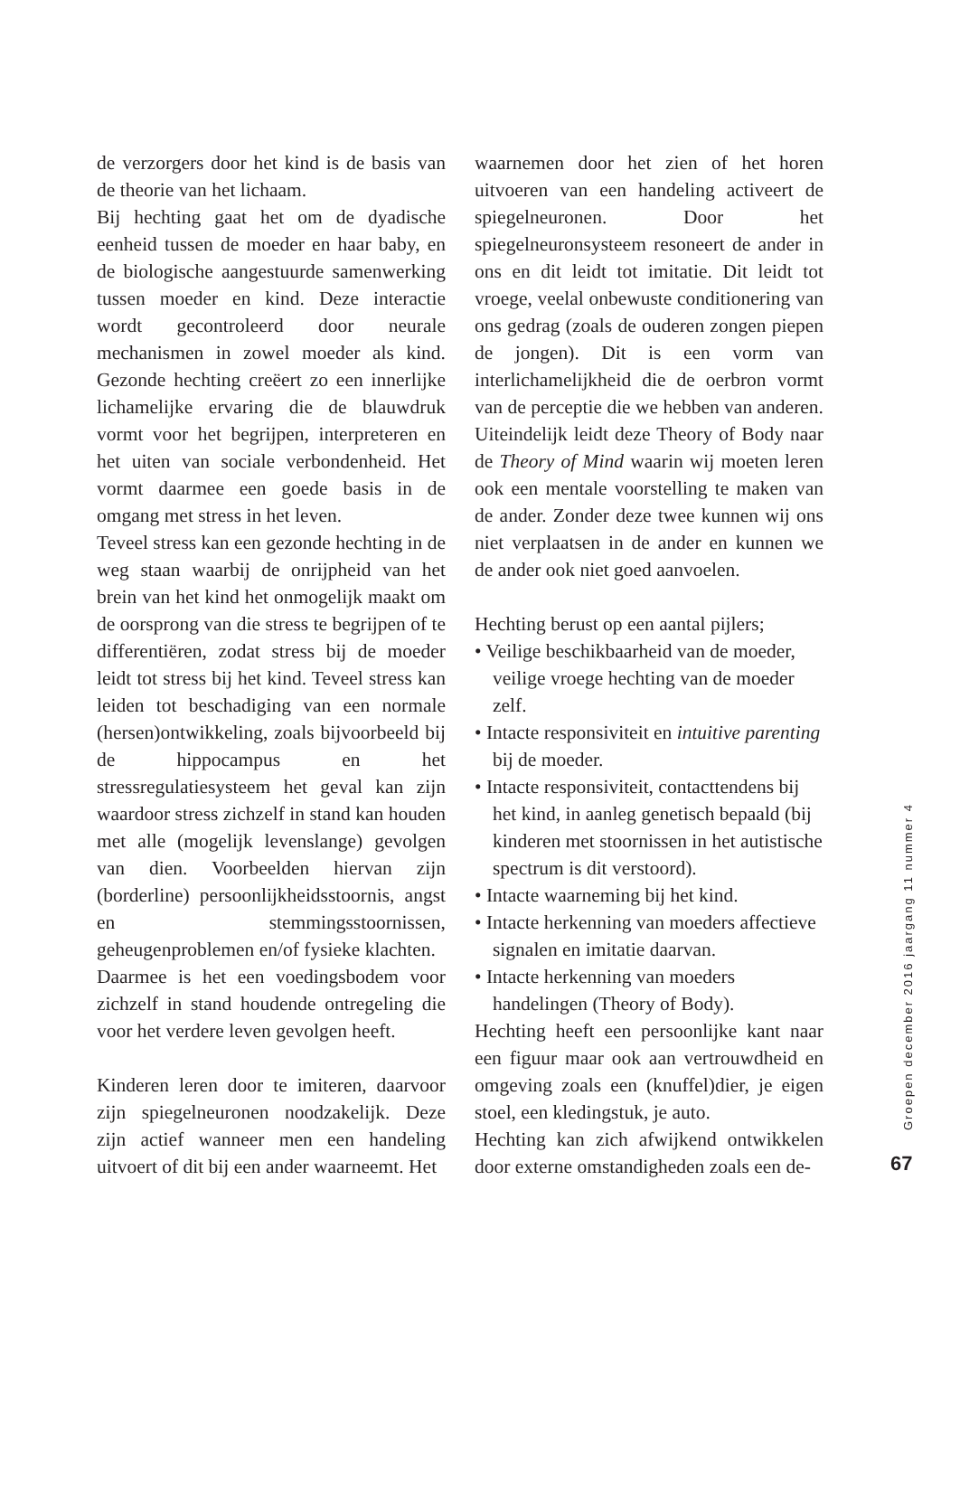de verzorgers door het kind is de basis van de theorie van het lichaam.
Bij hechting gaat het om de dyadische eenheid tussen de moeder en haar baby, en de biologische aangestuurde samenwerking tussen moeder en kind. Deze interactie wordt gecontroleerd door neurale mechanismen in zowel moeder als kind. Gezonde hechting creëert zo een innerlijke lichamelijke ervaring die de blauwdruk vormt voor het begrijpen, interpreteren en het uiten van sociale verbondenheid. Het vormt daarmee een goede basis in de omgang met stress in het leven.
Teveel stress kan een gezonde hechting in de weg staan waarbij de onrijpheid van het brein van het kind het onmogelijk maakt om de oorsprong van die stress te begrijpen of te differentiëren, zodat stress bij de moeder leidt tot stress bij het kind. Teveel stress kan leiden tot beschadiging van een normale (hersen)ontwikkeling, zoals bijvoorbeeld bij de hippocampus en het stressregulatiesysteem het geval kan zijn waardoor stress zichzelf in stand kan houden met alle (mogelijk levenslange) gevolgen van dien. Voorbeelden hiervan zijn (borderline) persoonlijkheidsstoornis, angst en stemmingsstoornissen, geheugenproblemen en/of fysieke klachten.
Daarmee is het een voedingsbodem voor zichzelf in stand houdende ontregeling die voor het verdere leven gevolgen heeft.
Kinderen leren door te imiteren, daarvoor zijn spiegelneuronen noodzakelijk. Deze zijn actief wanneer men een handeling uitvoert of dit bij een ander waarneemt. Het
waarnemen door het zien of het horen uitvoeren van een handeling activeert de spiegelneuronen. Door het spiegelneuronsysteem resoneert de ander in ons en dit leidt tot imitatie. Dit leidt tot vroege, veelal onbewuste conditionering van ons gedrag (zoals de ouderen zongen piepen de jongen). Dit is een vorm van interlichamelijkheid die de oerbron vormt van de perceptie die we hebben van anderen. Uiteindelijk leidt deze Theory of Body naar de Theory of Mind waarin wij moeten leren ook een mentale voorstelling te maken van de ander. Zonder deze twee kunnen wij ons niet verplaatsen in de ander en kunnen we de ander ook niet goed aanvoelen.
Hechting berust op een aantal pijlers;
• Veilige beschikbaarheid van de moeder, veilige vroege hechting van de moeder zelf.
• Intacte responsiviteit en intuitive parenting bij de moeder.
• Intacte responsiviteit, contacttendens bij het kind, in aanleg genetisch bepaald (bij kinderen met stoornissen in het autistische spectrum is dit verstoord).
• Intacte waarneming bij het kind.
• Intacte herkenning van moeders affectieve signalen en imitatie daarvan.
• Intacte herkenning van moeders handelingen (Theory of Body).
Hechting heeft een persoonlijke kant naar een figuur maar ook aan vertrouwdheid en omgeving zoals een (knuffel)dier, je eigen stoel, een kledingstuk, je auto.
Hechting kan zich afwijkend ontwikkelen door externe omstandigheden zoals een de-
Groepen december 2016 jaargang 11 nummer 4
67